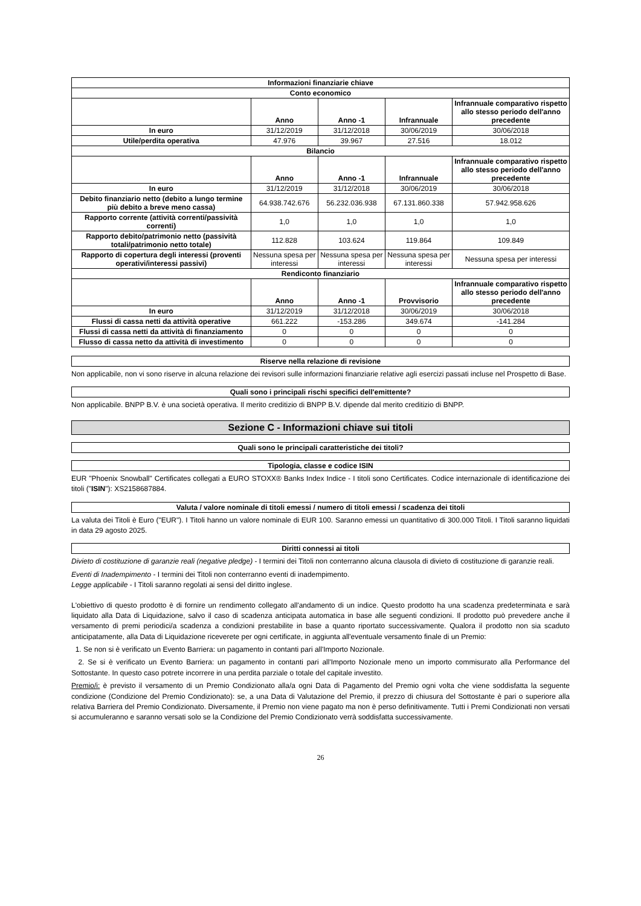| Informazioni finanziarie chiave | | | | |
| --- | --- | --- | --- | --- |
| Conto economico | | | | |
| | Anno | Anno -1 | Infrannuale | Infrannuale comparativo rispetto allo stesso periodo dell'anno precedente |
| In euro | 31/12/2019 | 31/12/2018 | 30/06/2019 | 30/06/2018 |
| Utile/perdita operativa | 47.976 | 39.967 | 27.516 | 18.012 |
| Bilancio | | | | |
| | Anno | Anno -1 | Infrannuale | Infrannuale comparativo rispetto allo stesso periodo dell'anno precedente |
| In euro | 31/12/2019 | 31/12/2018 | 30/06/2019 | 30/06/2018 |
| Debito finanziario netto (debito a lungo termine più debito a breve meno cassa) | 64.938.742.676 | 56.232.036.938 | 67.131.860.338 | 57.942.958.626 |
| Rapporto corrente (attività correnti/passività correnti) | 1,0 | 1,0 | 1,0 | 1,0 |
| Rapporto debito/patrimonio netto (passività totali/patrimonio netto totale) | 112.828 | 103.624 | 119.864 | 109.849 |
| Rapporto di copertura degli interessi (proventi operativi/interessi passivi) | Nessuna spesa per interessi | Nessuna spesa per interessi | Nessuna spesa per interessi | Nessuna spesa per interessi |
| Rendiconto finanziario | | | | |
| | Anno | Anno -1 | Provvisorio | Infrannuale comparativo rispetto allo stesso periodo dell'anno precedente |
| In euro | 31/12/2019 | 31/12/2018 | 30/06/2019 | 30/06/2018 |
| Flussi di cassa netti da attività operative | 661.222 | -153.286 | 349.674 | -141.284 |
| Flussi di cassa netti da attività di finanziamento | 0 | 0 | 0 | 0 |
| Flusso di cassa netto da attività di investimento | 0 | 0 | 0 | 0 |
Riserve nella relazione di revisione
Non applicabile, non vi sono riserve in alcuna relazione dei revisori sulle informazioni finanziarie relative agli esercizi passati incluse nel Prospetto di Base.
Quali sono i principali rischi specifici dell'emittente?
Non applicabile. BNPP B.V. è una società operativa. Il merito creditizio di BNPP B.V. dipende dal merito creditizio di BNPP.
Sezione C - Informazioni chiave sui titoli
Quali sono le principali caratteristiche dei titoli?
Tipologia, classe e codice ISIN
EUR "Phoenix Snowball" Certificates collegati a EURO STOXX® Banks Index Indice - I titoli sono Certificates. Codice internazionale di identificazione dei titoli ("ISIN"): XS2158687884.
Valuta / valore nominale di titoli emessi / numero di titoli emessi / scadenza dei titoli
La valuta dei Titoli è Euro ("EUR"). I Titoli hanno un valore nominale di EUR 100. Saranno emessi un quantitativo di 300.000 Titoli. I Titoli saranno liquidati in data 29 agosto 2025.
Diritti connessi ai titoli
Divieto di costituzione di garanzie reali (negative pledge) - I termini dei Titoli non conterranno alcuna clausola di divieto di costituzione di garanzie reali.
Eventi di Inadempimento - I termini dei Titoli non conterranno eventi di inadempimento.
Legge applicabile - I Titoli saranno regolati ai sensi del diritto inglese.
L'obiettivo di questo prodotto è di fornire un rendimento collegato all'andamento di un indice. Questo prodotto ha una scadenza predeterminata e sarà liquidato alla Data di Liquidazione, salvo il caso di scadenza anticipata automatica in base alle seguenti condizioni. Il prodotto può prevedere anche il versamento di premi periodici/a scadenza a condizioni prestabilite in base a quanto riportato successivamente. Qualora il prodotto non sia scaduto anticipatamente, alla Data di Liquidazione riceverete per ogni certificate, in aggiunta all'eventuale versamento finale di un Premio:
1. Se non si è verificato un Evento Barriera: un pagamento in contanti pari all'Importo Nozionale.
2. Se si è verificato un Evento Barriera: un pagamento in contanti pari all'Importo Nozionale meno un importo commisurato alla Performance del Sottostante. In questo caso potrete incorrere in una perdita parziale o totale del capitale investito.
Premio/i: è previsto il versamento di un Premio Condizionato alla/a ogni Data di Pagamento del Premio ogni volta che viene soddisfatta la seguente condizione (Condizione del Premio Condizionato): se, a una Data di Valutazione del Premio, il prezzo di chiusura del Sottostante è pari o superiore alla relativa Barriera del Premio Condizionato. Diversamente, il Premio non viene pagato ma non è perso definitivamente. Tutti i Premi Condizionati non versati si accumuleranno e saranno versati solo se la Condizione del Premio Condizionato verrà soddisfatta successivamente.
26